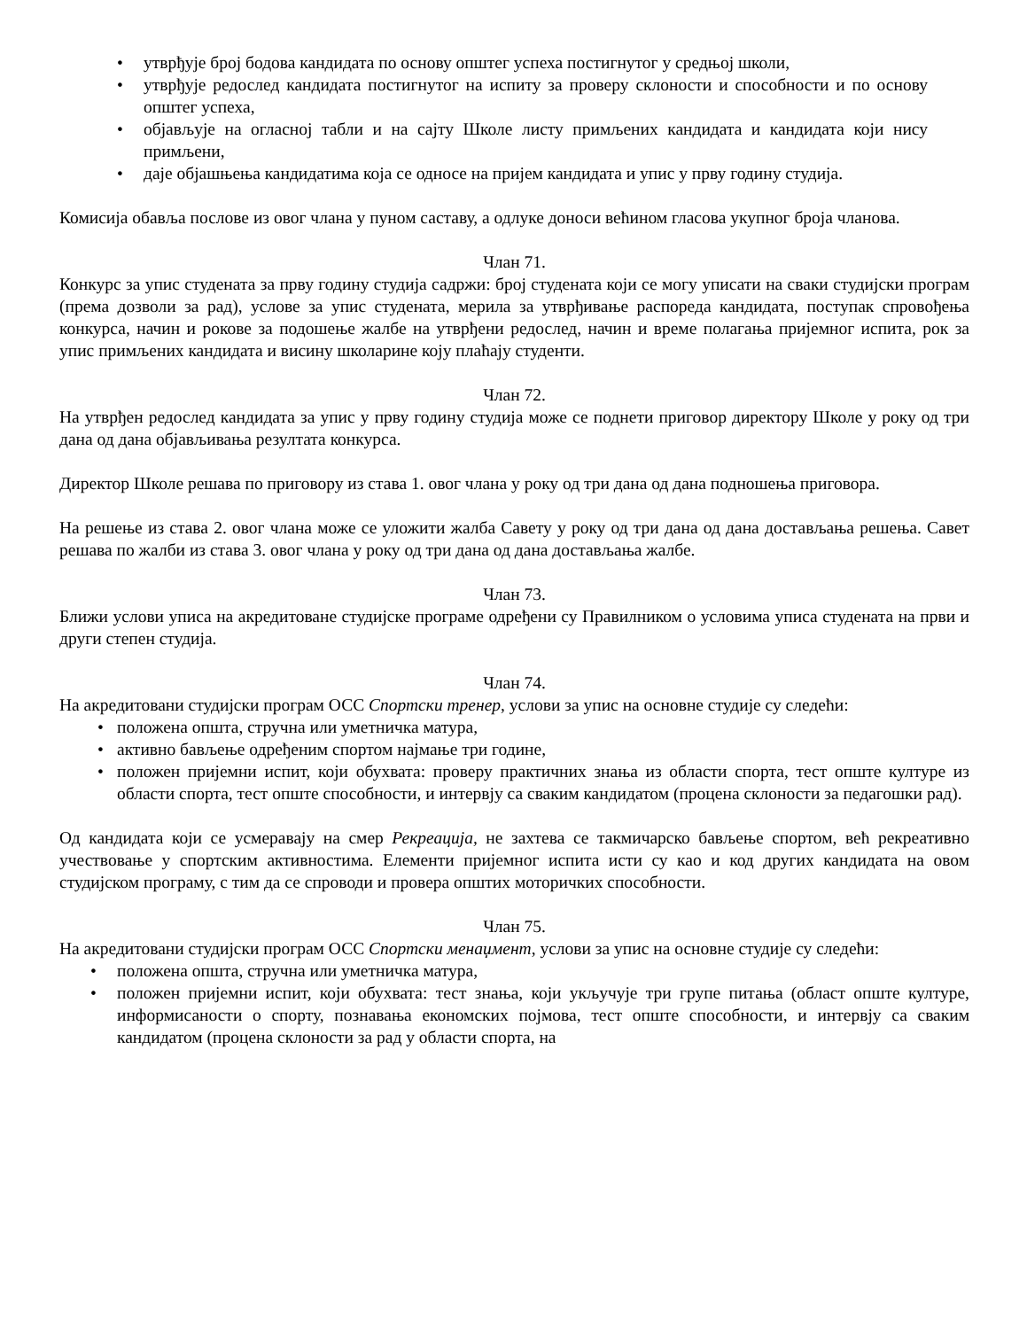• утврђује број бодова кандидата по основу општег успеха постигнутог у средњој школи,
• утврђује редослед кандидата постигнутог на испиту за проверу склоности и способности и по основу општег успеха,
• објављује на огласној табли и на сајту Школе листу примљених кандидата и кандидата који нису примљени,
• даје објашњења кандидатима која се односе на пријем кандидата и упис у прву годину студија.
Комисија обавља послове из овог члана у пуном саставу, а одлуке доноси већином гласова укупног броја чланова.
Члан 71.
Конкурс за упис студената за прву годину студија садржи: број студената који се могу уписати на сваки студијски програм (према дозволи за рад), услове за упис студената, мерила за утврђивање распореда кандидата, поступак спровођења конкурса, начин и рокове за подошење жалбе на утврђени редослед, начин и време полагања пријемног испита, рок за упис примљених кандидата и висину школарине коју плаћају студенти.
Члан 72.
На утврђен редослед кандидата за упис у прву годину студија може се поднети приговор директору Школе у року од три дана од дана објављивања резултата конкурса.
Директор Школе решава по приговору из става 1. овог члана у року од три дана од дана подношења приговора.
На решење из става 2. овог члана може се уложити жалба Савету у року од три дана од дана достављања решења. Савет решава по жалби из става 3. овог члана у року од три дана од дана достављања жалбе.
Члан 73.
Ближи услови уписа на акредитоване студијске програме одређени су Правилником о условима уписа студената на први и други степен студија.
Члан 74.
На акредитовани студијски програм ОСС Спортски тренер, услови за упис на основне студије су следећи:
• положена општа, стручна или уметничка матура,
• активно бављење одређеним спортом најмање три године,
• положен пријемни испит, који обухвата: проверу практичних знања из области спорта, тест опште културе из области спорта, тест опште способности, и интервју са сваким кандидатом (процена склоности за педагошки рад).
Од кандидата који се усмеравају на смер Рекреација, не захтева се такмичарско бављење спортом, већ рекреативно учествовање у спортским активностима. Елементи пријемног испита исти су као и код других кандидата на овом студијском програму, с тим да се спроводи и провера општих моторичких способности.
Члан 75.
На акредитовани студијски програм ОСС Спортски менаџмент, услови за упис на основне студије су следећи:
• положена општа, стручна или уметничка матура,
• положен пријемни испит, који обухвата: тест знања, који укључује три групе питања (област опште културе, информисаности о спорту, познавања економских појмова, тест опште способности, и интервју са сваким кандидатом (процена склоности за рад у области спорта, на